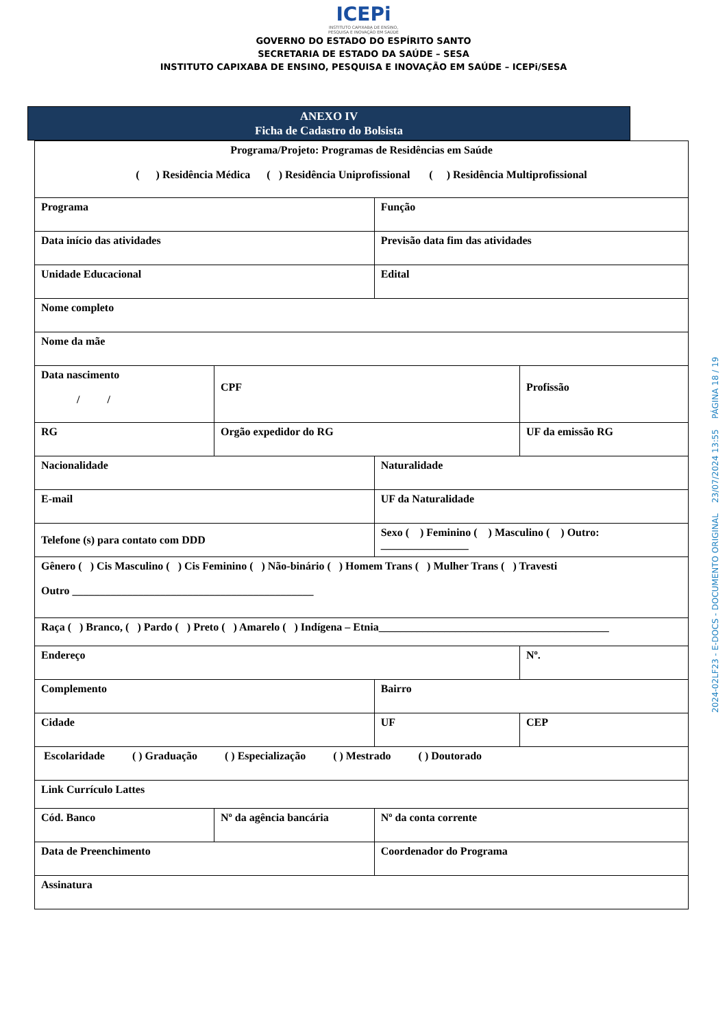ICEPi
INSTITUTO CAPIXABA DE ENSINO,
PESQUISA E INOVAÇÃO EM SAÚDE
GOVERNO DO ESTADO DO ESPÍRITO SANTO
SECRETARIA DE ESTADO DA SAÚDE – SESA
INSTITUTO CAPIXABA DE ENSINO, PESQUISA E INOVAÇÃO EM SAÚDE – ICEPi/SESA
ANEXO IV
Ficha de Cadastro do Bolsista
| Programa/Projeto: Programas de Residências em Saúde ( ) Residência Médica ( ) Residência Uniprofissional ( ) Residência Multiprofissional | | | |
| Programa | | Função | |
| Data início das atividades | | Previsão data fim das atividades | |
| Unidade Educacional | | Edital | |
| Nome completo | | | |
| Nome da mãe | | | |
| Data nascimento / / | CPF | | Profissão |
| RG | Orgão expedidor do RG | | UF da emissão RG |
| Nacionalidade | | Naturalidade | |
| E-mail | | UF da Naturalidade | |
| Telefone (s) para contato com DDD | | Sexo ( ) Feminino ( ) Masculino ( ) Outro: ________________ | |
| Gênero ( ) Cis Masculino ( ) Cis Feminino ( ) Não-binário ( ) Homem Trans ( ) Mulher Trans ( ) Travesti Outro ____________________________________________ | | | |
| Raça ( ) Branco, ( ) Pardo ( ) Preto ( ) Amarelo ( ) Indígena – Etnia__________________________________________ | | | |
| Endereço | | | Nº. |
| Complemento | | Bairro | |
| Cidade | | UF | CEP |
| Escolaridade ( ) Graduação ( ) Especialização ( ) Mestrado ( ) Doutorado | | | |
| Link Currículo Lattes | | | |
| Cód. Banco | Nº da agência bancária | Nº da conta corrente | |
| Data de Preenchimento | | Coordenador do Programa | |
| Assinatura | | | |
2024-02LF23 - E-DOCS - DOCUMENTO ORIGINAL 23/07/2024 13:55 PÁGINA 18 / 19